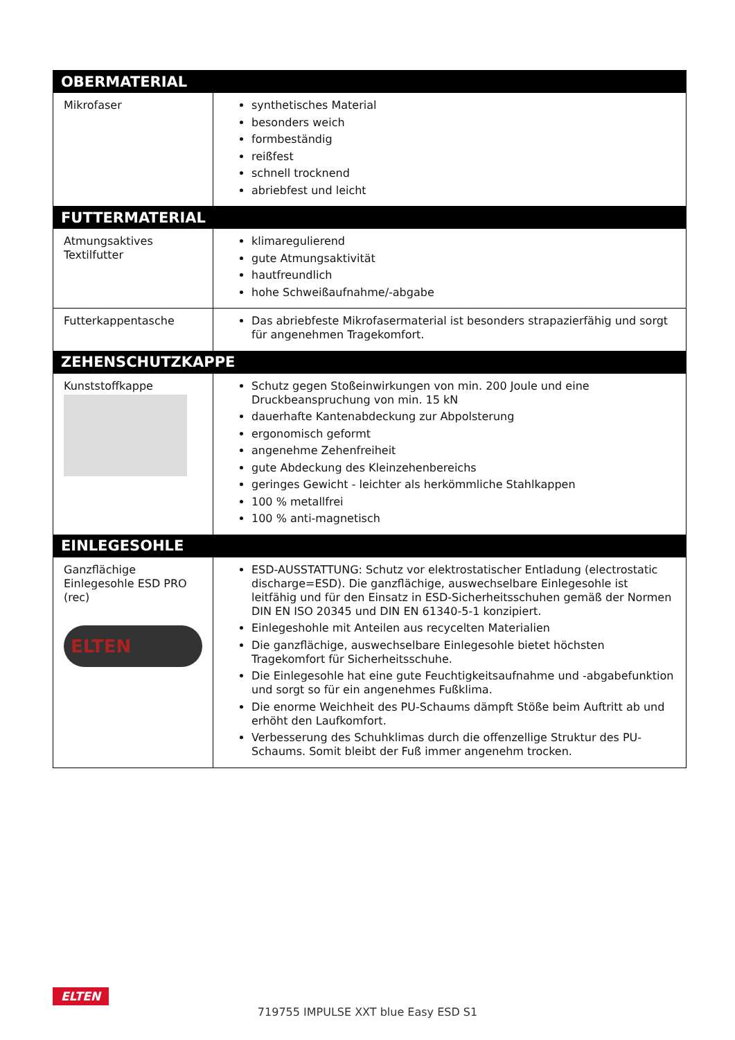| OBERMATERIAL | |
| --- | --- |
| Mikrofaser | synthetisches Material besonders weich formbeständig reißfest schnell trocknend abriebfest und leicht |
| FUTTERMATERIAL | |
| Atmungsaktives Textilfutter | klimaregulierend gute Atmungsaktivität hautfreundlich hohe Schweißaufnahme/-abgabe |
| Futterkappentasche | Das abriebfeste Mikrofasermaterial ist besonders strapazierfähig und sorgt für angenehmen Tragekomfort. |
| ZEHENSCHUTZKAPPE | |
| Kunststoffkappe | Schutz gegen Stoßeinwirkungen von min. 200 Joule und eine Druckbeanspruchung von min. 15 kN dauerhafte Kantenabdeckung zur Abpolsterung ergonomisch geformt angenehme Zehenfreiheit gute Abdeckung des Kleinzehenbereichs geringes Gewicht - leichter als herkömmliche Stahlkappen 100 % metallfrei 100 % anti-magnetisch |
| EINLEGESOHLE | |
| Ganzflächige Einlegesohle ESD PRO (rec) ELTEN | ESD-AUSSTATTUNG: Schutz vor elektrostatischer Entladung (electrostatic discharge=ESD). Die ganzflächige, auswechselbare Einlegesohle ist leitfähig und für den Einsatz in ESD-Sicherheitsschuhen gemäß der Normen DIN EN ISO 20345 und DIN EN 61340-5-1 konzipiert. Einlegeshohle mit Anteilen aus recycelten Materialien Die ganzflächige, auswechselbare Einlegesohle bietet höchsten Tragekomfort für Sicherheitsschuhe. Die Einlegesohle hat eine gute Feuchtigkeitsaufnahme und -abgabefunktion und sorgt so für ein angenehmes Fußklima. Die enorme Weichheit des PU-Schaums dämpft Stöße beim Auftritt ab und erhöht den Laufkomfort. Verbesserung des Schuhklimas durch die offenzellige Struktur des PU-Schaums. Somit bleibt der Fuß immer angenehm trocken. |
ELTEN
719755 IMPULSE XXT blue Easy ESD S1